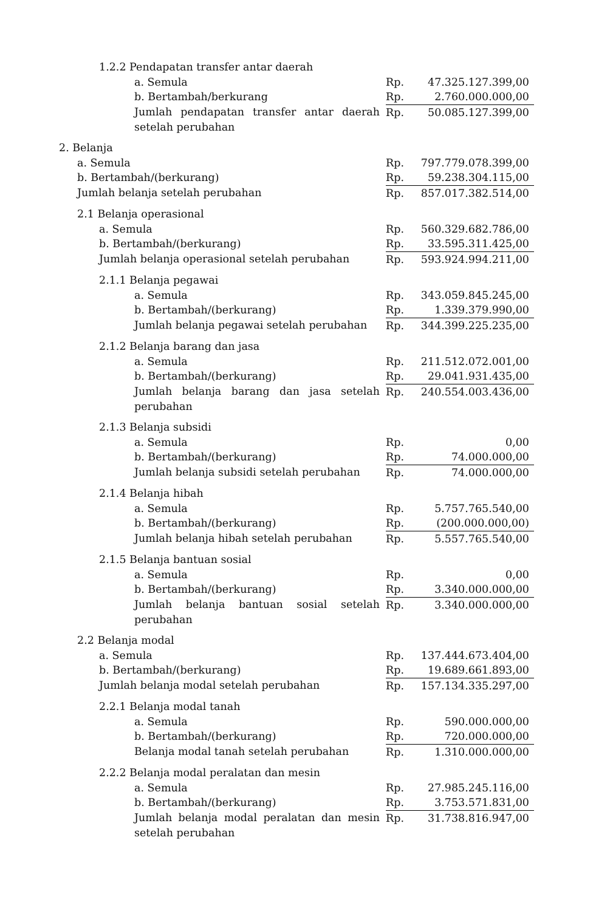| 1.2.2 Pendapatan transfer antar daerah | | |
| a. Semula | Rp. | 47.325.127.399,00 |
| b. Bertambah/berkurang | Rp. | 2.760.000.000,00 |
| Jumlah pendapatan transfer antar daerah setelah perubahan | Rp. | 50.085.127.399,00 |
| 2. Belanja | | |
| a. Semula | Rp. | 797.779.078.399,00 |
| b. Bertambah/(berkurang) | Rp. | 59.238.304.115,00 |
| Jumlah belanja setelah perubahan | Rp. | 857.017.382.514,00 |
| 2.1 Belanja operasional | | |
| a. Semula | Rp. | 560.329.682.786,00 |
| b. Bertambah/(berkurang) | Rp. | 33.595.311.425,00 |
| Jumlah belanja operasional setelah perubahan | Rp. | 593.924.994.211,00 |
| 2.1.1 Belanja pegawai | | |
| a. Semula | Rp. | 343.059.845.245,00 |
| b. Bertambah/(berkurang) | Rp. | 1.339.379.990,00 |
| Jumlah belanja pegawai setelah perubahan | Rp. | 344.399.225.235,00 |
| 2.1.2 Belanja barang dan jasa | | |
| a. Semula | Rp. | 211.512.072.001,00 |
| b. Bertambah/(berkurang) | Rp. | 29.041.931.435,00 |
| Jumlah belanja barang dan jasa setelah perubahan | Rp. | 240.554.003.436,00 |
| 2.1.3 Belanja subsidi | | |
| a. Semula | Rp. | 0,00 |
| b. Bertambah/(berkurang) | Rp. | 74.000.000,00 |
| Jumlah belanja subsidi setelah perubahan | Rp. | 74.000.000,00 |
| 2.1.4 Belanja hibah | | |
| a. Semula | Rp. | 5.757.765.540,00 |
| b. Bertambah/(berkurang) | Rp. | (200.000.000,00) |
| Jumlah belanja hibah setelah perubahan | Rp. | 5.557.765.540,00 |
| 2.1.5 Belanja bantuan sosial | | |
| a. Semula | Rp. | 0,00 |
| b. Bertambah/(berkurang) | Rp. | 3.340.000.000,00 |
| Jumlah belanja bantuan sosial setelah perubahan | Rp. | 3.340.000.000,00 |
| 2.2 Belanja modal | | |
| a. Semula | Rp. | 137.444.673.404,00 |
| b. Bertambah/(berkurang) | Rp. | 19.689.661.893,00 |
| Jumlah belanja modal setelah perubahan | Rp. | 157.134.335.297,00 |
| 2.2.1 Belanja modal tanah | | |
| a. Semula | Rp. | 590.000.000,00 |
| b. Bertambah/(berkurang) | Rp. | 720.000.000,00 |
| Belanja modal tanah setelah perubahan | Rp. | 1.310.000.000,00 |
| 2.2.2 Belanja modal peralatan dan mesin | | |
| a. Semula | Rp. | 27.985.245.116,00 |
| b. Bertambah/(berkurang) | Rp. | 3.753.571.831,00 |
| Jumlah belanja modal peralatan dan mesin setelah perubahan | Rp. | 31.738.816.947,00 |